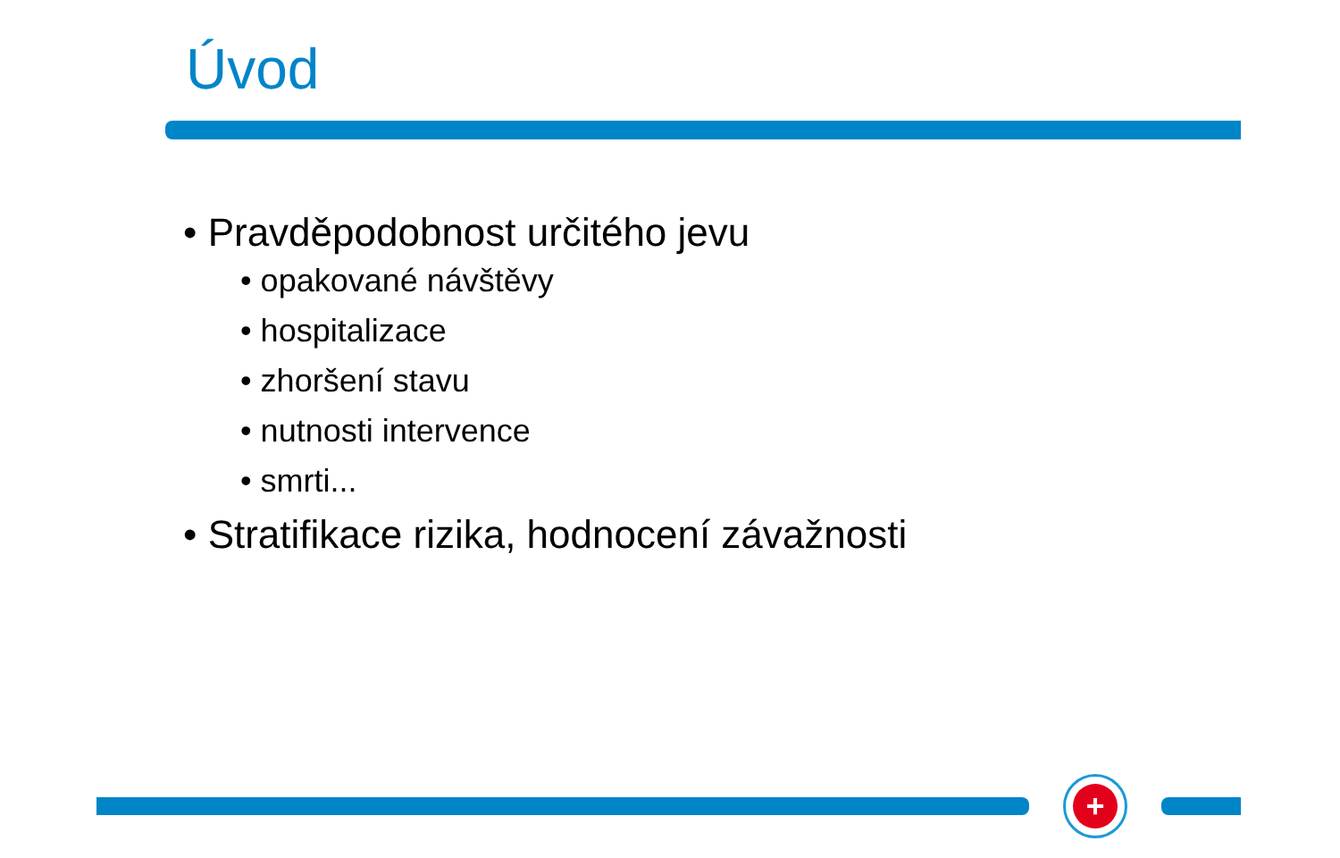Úvod
• Pravděpodobnost určitého jevu
• opakované návštěvy
• hospitalizace
• zhoršení stavu
• nutnosti intervence
• smrti...
• Stratifikace rizika, hodnocení závažnosti
+